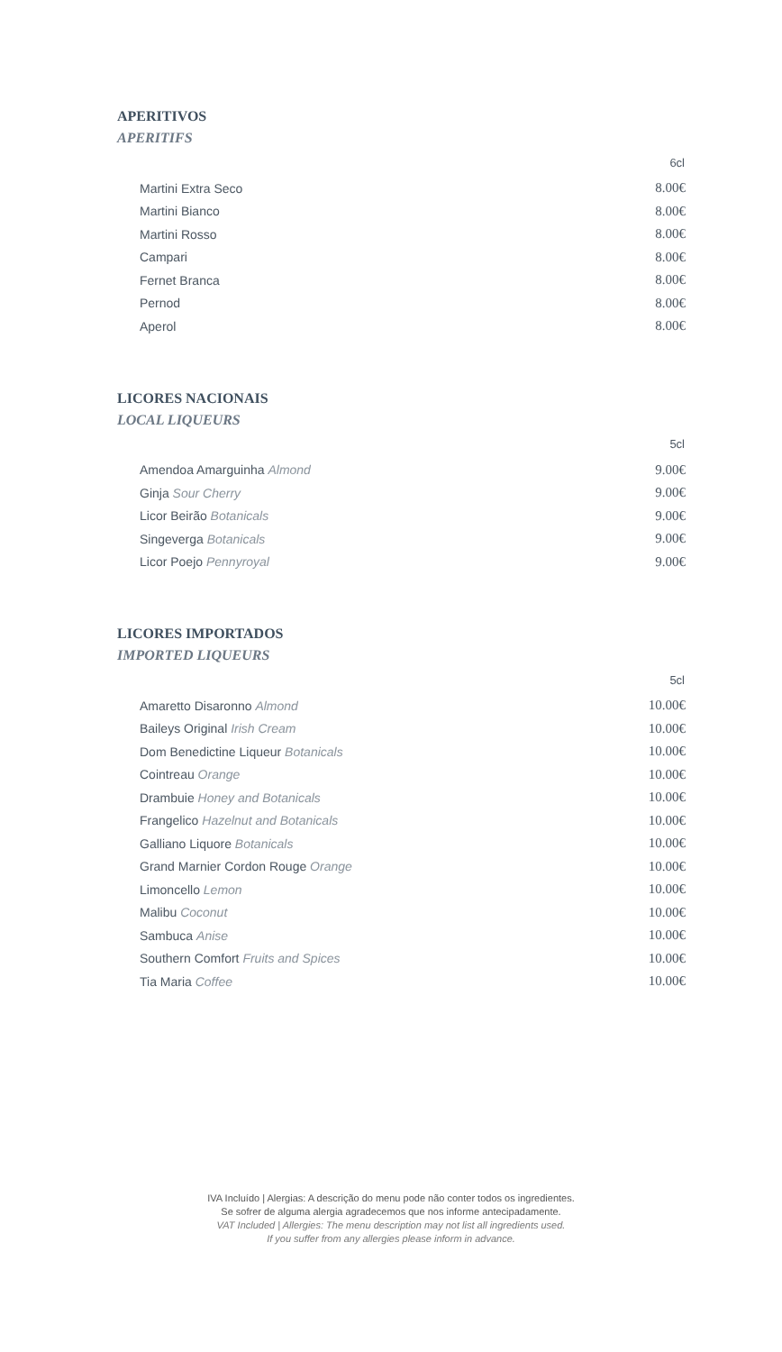APERITIVOS
APERITIFS
| | 6cl |
| --- | --- |
| Martini Extra Seco | 8.00€ |
| Martini Bianco | 8.00€ |
| Martini Rosso | 8.00€ |
| Campari | 8.00€ |
| Fernet Branca | 8.00€ |
| Pernod | 8.00€ |
| Aperol | 8.00€ |
LICORES NACIONAIS
LOCAL LIQUEURS
| | 5cl |
| --- | --- |
| Amendoa Amarguinha Almond | 9.00€ |
| Ginja Sour Cherry | 9.00€ |
| Licor Beirão Botanicals | 9.00€ |
| Singeverga Botanicals | 9.00€ |
| Licor Poejo Pennyroyal | 9.00€ |
LICORES IMPORTADOS
IMPORTED LIQUEURS
| | 5cl |
| --- | --- |
| Amaretto Disaronno Almond | 10.00€ |
| Baileys Original Irish Cream | 10.00€ |
| Dom Benedictine Liqueur Botanicals | 10.00€ |
| Cointreau Orange | 10.00€ |
| Drambuie Honey and Botanicals | 10.00€ |
| Frangelico Hazelnut and Botanicals | 10.00€ |
| Galliano Liquore Botanicals | 10.00€ |
| Grand Marnier Cordon Rouge Orange | 10.00€ |
| Limoncello Lemon | 10.00€ |
| Malibu Coconut | 10.00€ |
| Sambuca Anise | 10.00€ |
| Southern Comfort Fruits and Spices | 10.00€ |
| Tia Maria Coffee | 10.00€ |
IVA Incluído | Alergias: A descrição do menu pode não conter todos os ingredientes.
Se sofrer de alguma alergia agradecemos que nos informe antecipadamente.
VAT Included | Allergies: The menu description may not list all ingredients used.
If you suffer from any allergies please inform in advance.